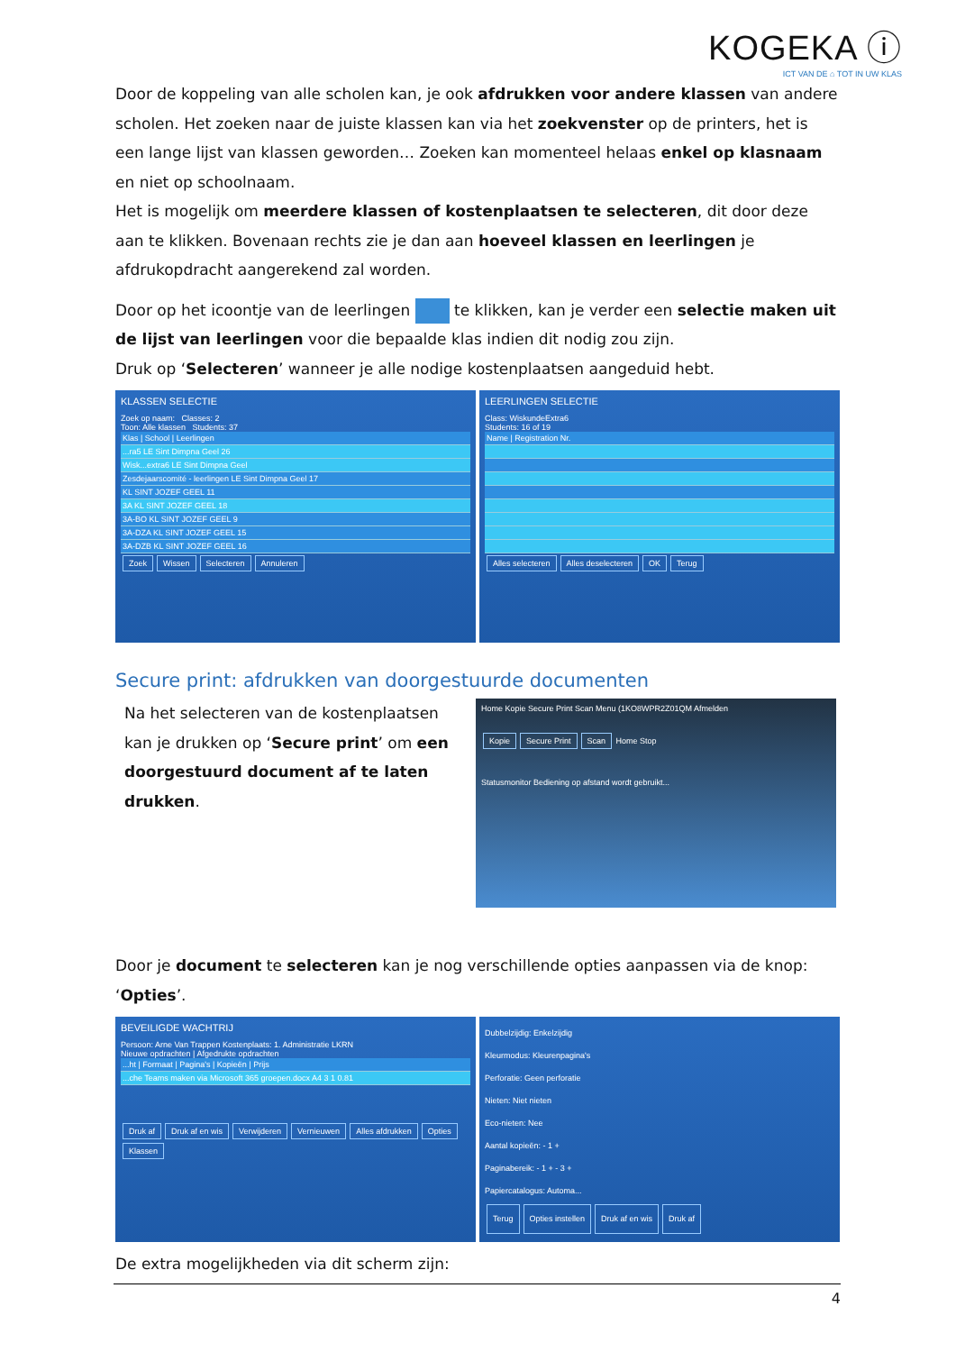KOGEKA ⓘ
ICT VAN DE ⌂ TOT IN UW KLAS
Door de koppeling van alle scholen kan, je ook afdrukken voor andere klassen van andere scholen. Het zoeken naar de juiste klassen kan via het zoekvenster op de printers, het is een lange lijst van klassen geworden… Zoeken kan momenteel helaas enkel op klasnaam en niet op schoolnaam.
Het is mogelijk om meerdere klassen of kostenplaatsen te selecteren, dit door deze aan te klikken. Bovenaan rechts zie je dan aan hoeveel klassen en leerlingen je afdrukopdracht aangerekend zal worden.
Door op het icoontje van de leerlingen te klikken, kan je verder een selectie maken uit de lijst van leerlingen voor die bepaalde klas indien dit nodig zou zijn.
Druk op ‘Selecteren’ wanneer je alle nodige kostenplaatsen aangeduid hebt.
KLASSEN SELECTIE
Zoek op naam: Classes: 2
Toon: Alle klassen Students: 37
Klas | School | Leerlingen
...ra5 LE Sint Dimpna Geel 26
Wisk...extra6 LE Sint Dimpna Geel
Zesdejaarscomité - leerlingen LE Sint Dimpna Geel 17
KL SINT JOZEF GEEL 11
3A KL SINT JOZEF GEEL 18
3A-BO KL SINT JOZEF GEEL 9
3A-DZA KL SINT JOZEF GEEL 15
3A-DZB KL SINT JOZEF GEEL 16
Zoek Wissen Selecteren Annuleren
LEERLINGEN SELECTIE
Class: WiskundeExtra6
Students: 16 of 19
Name | Registration Nr.
Alles selecteren Alles deselecteren OK Terug
Secure print: afdrukken van doorgestuurde documenten
Na het selecteren van de kostenplaatsen kan je drukken op ‘Secure print’ om een doorgestuurd document af te laten drukken.
Home Kopie Secure Print Scan Menu (1KO8WPR2Z01QM Afmelden
Kopie Secure Print Scan Home Stop
Statusmonitor Bediening op afstand wordt gebruikt...
Door je document te selecteren kan je nog verschillende opties aanpassen via de knop: ‘Opties’.
BEVEILIGDE WACHTRIJ
Persoon: Arne Van Trappen Kostenplaats: 1. Administratie LKRN
Nieuwe opdrachten | Afgedrukte opdrachten
...ht | Formaat | Pagina's | Kopieën | Prijs
...che Teams maken via Microsoft 365 groepen.docx A4 3 1 0.81
Druk af Druk af en wis Verwijderen Vernieuwen Alles afdrukken Opties Klassen
Dubbelzijdig: Enkelzijdig
Kleurmodus: Kleurenpagina's
Perforatie: Geen perforatie
Nieten: Niet nieten
Eco-nieten: Nee
Aantal kopieën: - 1 +
Paginabereik: - 1 + - 3 +
Papiercatalogus: Automa...
Terug Opties instellen Druk af en wis Druk af
De extra mogelijkheden via dit scherm zijn:
4